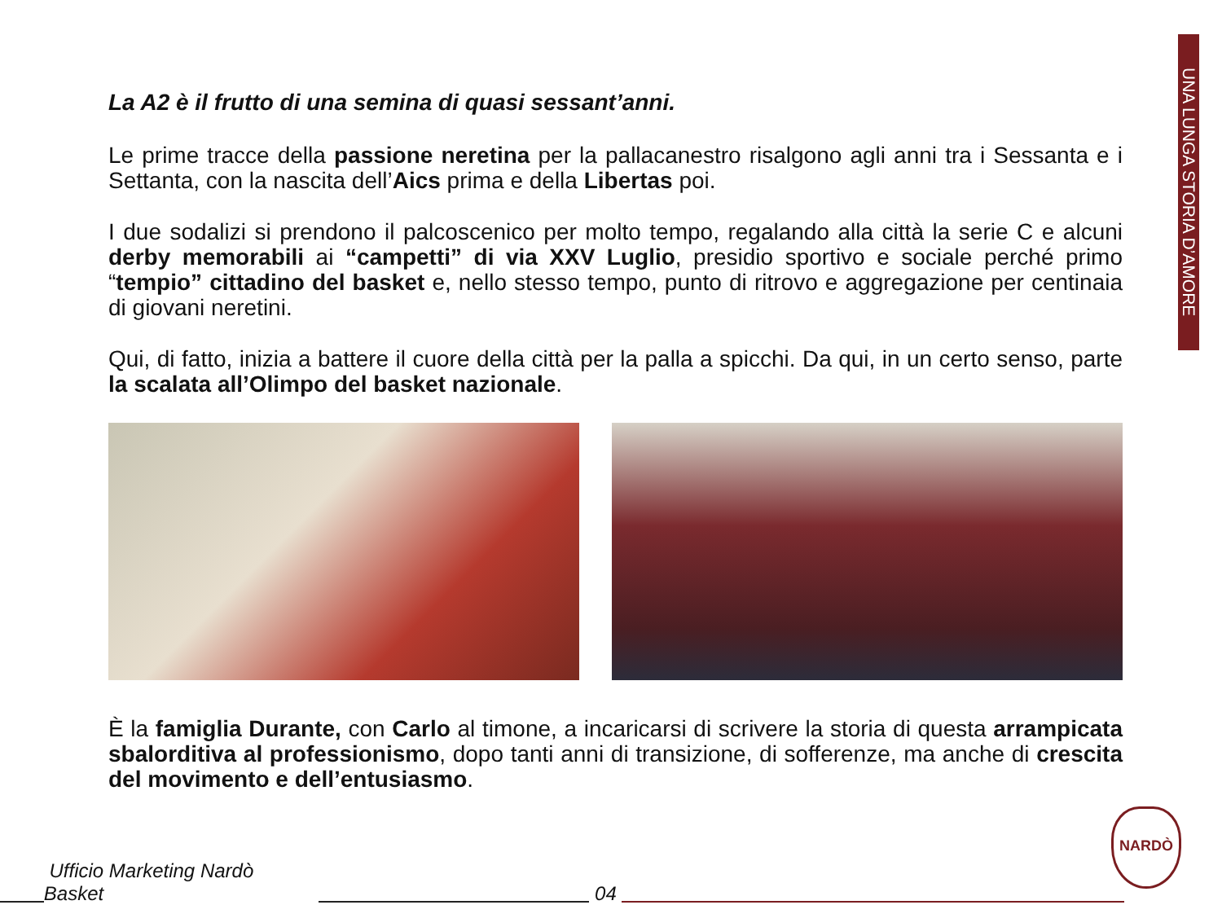UNA LUNGA STORIA D’AMORE
La A2 è il frutto di una semina di quasi sessant’anni.
Le prime tracce della passione neretina per la pallacanestro risalgono agli anni tra i Sessanta e i Settanta, con la nascita dell’Aics prima e della Libertas poi.
I due sodalizi si prendono il palcoscenico per molto tempo, regalando alla città la serie C e alcuni derby memorabili ai “campetti” di via XXV Luglio, presidio sportivo e sociale perché primo “tempio” cittadino del basket e, nello stesso tempo, punto di ritrovo e aggregazione per centinaia di giovani neretini.
Qui, di fatto, inizia a battere il cuore della città per la palla a spicchi. Da qui, in un certo senso, parte la scalata all’Olimpo del basket nazionale.
È la famiglia Durante, con Carlo al timone, a incaricarsi di scrivere la storia di questa arrampicata sbalorditiva al professionismo, dopo tanti anni di transizione, di sofferenze, ma anche di crescita del movimento e dell’entusiasmo.
NARDÒ
Ufficio Marketing Nardò Basket 04